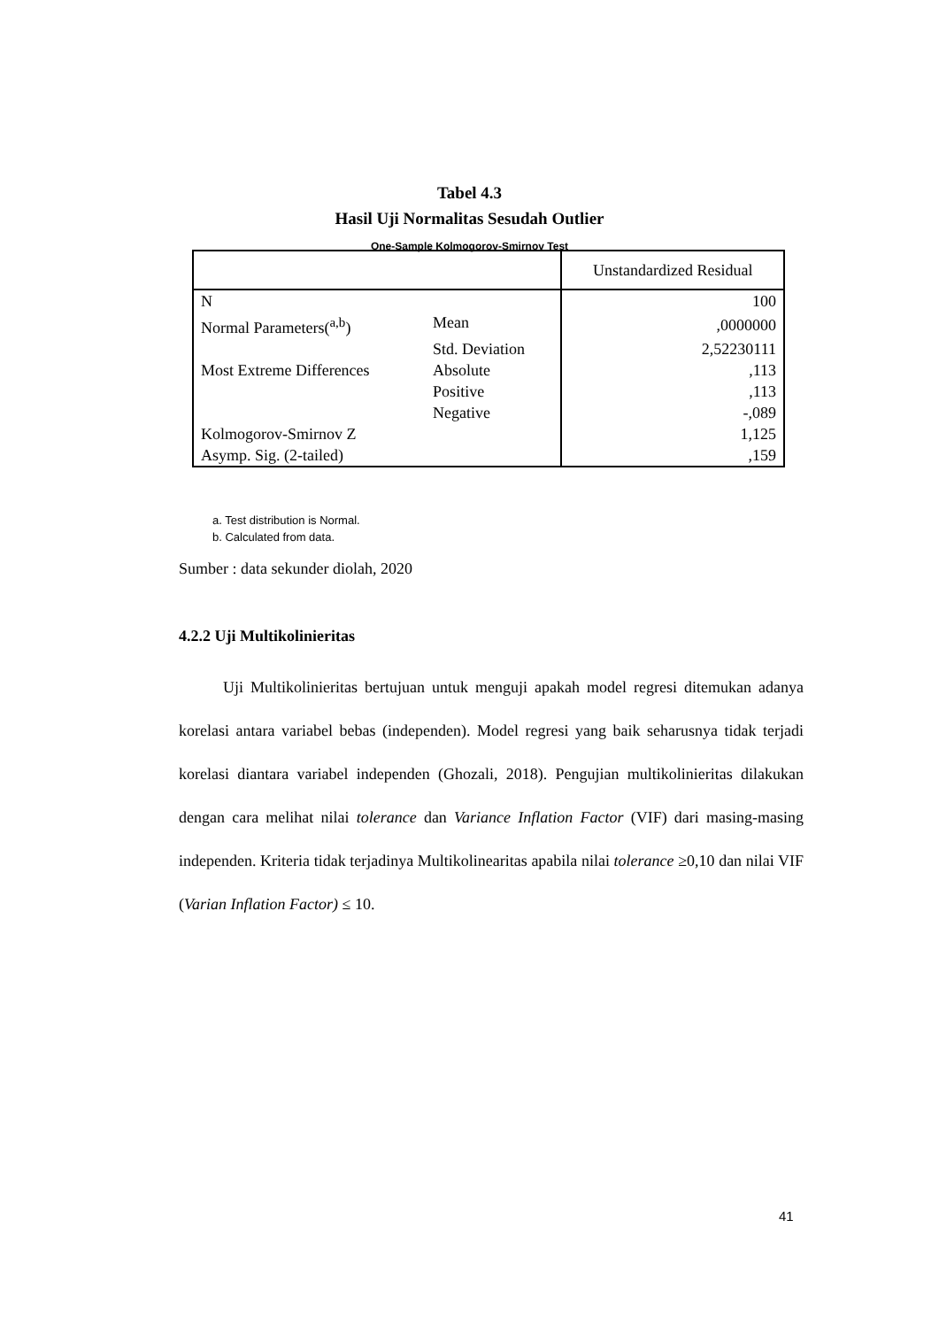Tabel 4.3
Hasil Uji Normalitas Sesudah Outlier
One-Sample Kolmogorov-Smirnov Test
| | | Unstandardized Residual |
| --- | --- | --- |
| N | | 100 |
| Normal Parameters(<sup>a,b</sup>) | Mean | ,0000000 |
| | Std. Deviation | 2,52230111 |
| Most Extreme Differences | Absolute | ,113 |
| | Positive | ,113 |
| | Negative | -,089 |
| Kolmogorov-Smirnov Z | | 1,125 |
| Asymp. Sig. (2-tailed) | | ,159 |
a. Test distribution is Normal.
b. Calculated from data.
Sumber : data sekunder diolah, 2020
4.2.2 Uji Multikolinieritas
Uji Multikolinieritas bertujuan untuk menguji apakah model regresi ditemukan adanya korelasi antara variabel bebas (independen). Model regresi yang baik seharusnya tidak terjadi korelasi diantara variabel independen (Ghozali, 2018). Pengujian multikolinieritas dilakukan dengan cara melihat nilai tolerance dan Variance Inflation Factor (VIF) dari masing-masing independen. Kriteria tidak terjadinya Multikolinearitas apabila nilai tolerance ≥0,10 dan nilai VIF (Varian Inflation Factor) ≤ 10.
41